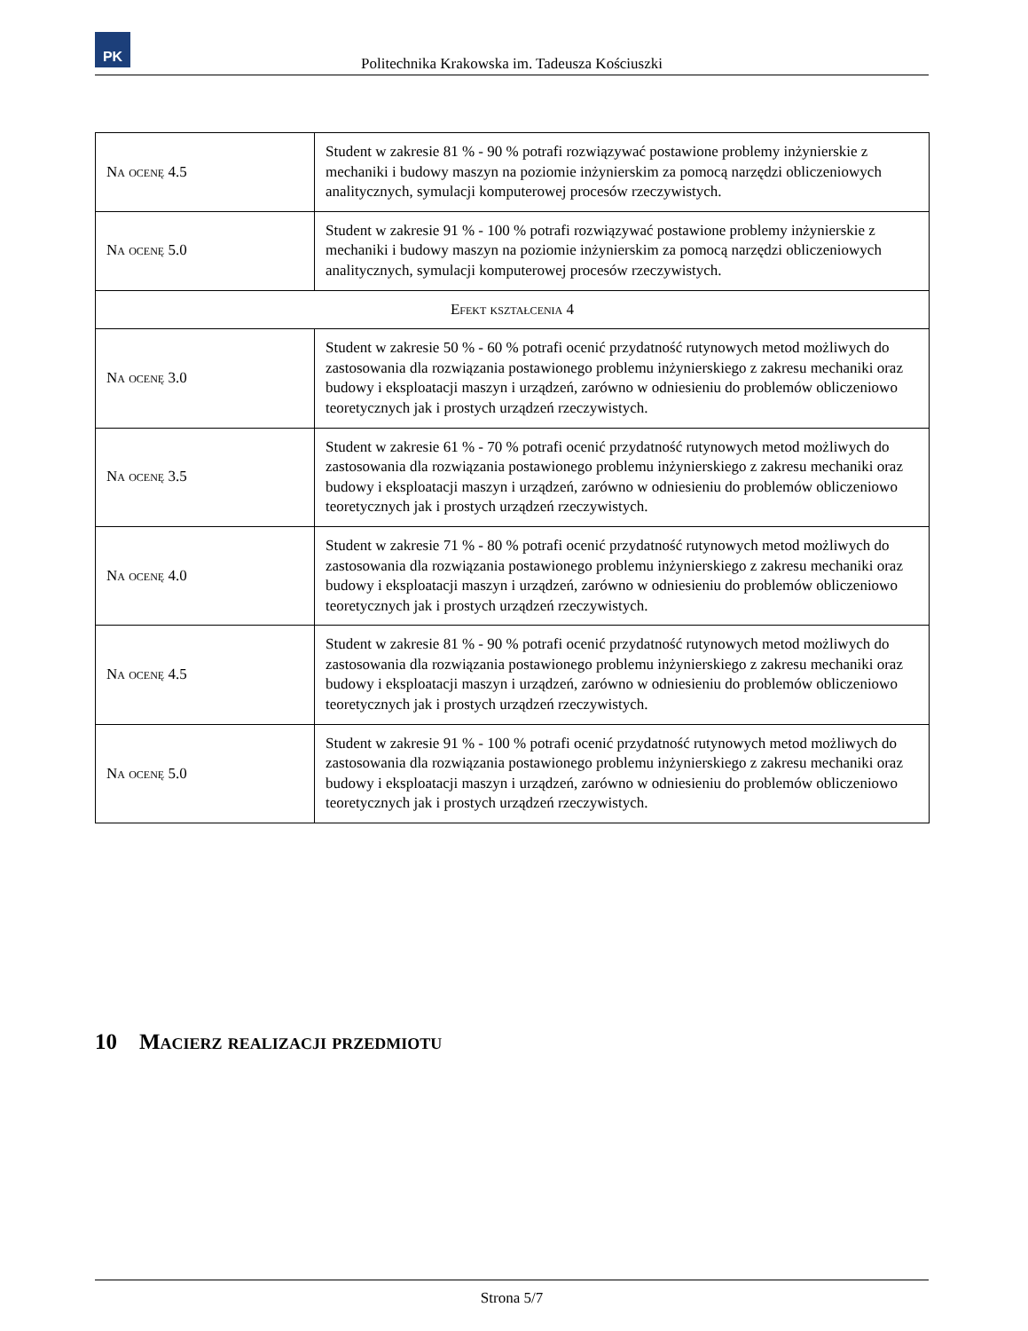PK
Politechnika Krakowska im. Tadeusza Kościuszki
| Na ocenę 4.5 | Student w zakresie 81 % - 90 % potrafi rozwiązywać postawione problemy inżynierskie z mechaniki i budowy maszyn na poziomie inżynierskim za pomocą narzędzi obliczeniowych analitycznych, symulacji komputerowej procesów rzeczywistych. |
| Na ocenę 5.0 | Student w zakresie 91 % - 100 % potrafi rozwiązywać postawione problemy inżynierskie z mechaniki i budowy maszyn na poziomie inżynierskim za pomocą narzędzi obliczeniowych analitycznych, symulacji komputerowej procesów rzeczywistych. |
| Efekt kształcenia 4 | |
| Na ocenę 3.0 | Student w zakresie 50 % - 60 % potrafi ocenić przydatność rutynowych metod możliwych do zastosowania dla rozwiązania postawionego problemu inżynierskiego z zakresu mechaniki oraz budowy i eksploatacji maszyn i urządzeń, zarówno w odniesieniu do problemów obliczeniowo teoretycznych jak i prostych urządzeń rzeczywistych. |
| Na ocenę 3.5 | Student w zakresie 61 % - 70 % potrafi ocenić przydatność rutynowych metod możliwych do zastosowania dla rozwiązania postawionego problemu inżynierskiego z zakresu mechaniki oraz budowy i eksploatacji maszyn i urządzeń, zarówno w odniesieniu do problemów obliczeniowo teoretycznych jak i prostych urządzeń rzeczywistych. |
| Na ocenę 4.0 | Student w zakresie 71 % - 80 % potrafi ocenić przydatność rutynowych metod możliwych do zastosowania dla rozwiązania postawionego problemu inżynierskiego z zakresu mechaniki oraz budowy i eksploatacji maszyn i urządzeń, zarówno w odniesieniu do problemów obliczeniowo teoretycznych jak i prostych urządzeń rzeczywistych. |
| Na ocenę 4.5 | Student w zakresie 81 % - 90 % potrafi ocenić przydatność rutynowych metod możliwych do zastosowania dla rozwiązania postawionego problemu inżynierskiego z zakresu mechaniki oraz budowy i eksploatacji maszyn i urządzeń, zarówno w odniesieniu do problemów obliczeniowo teoretycznych jak i prostych urządzeń rzeczywistych. |
| Na ocenę 5.0 | Student w zakresie 91 % - 100 % potrafi ocenić przydatność rutynowych metod możliwych do zastosowania dla rozwiązania postawionego problemu inżynierskiego z zakresu mechaniki oraz budowy i eksploatacji maszyn i urządzeń, zarówno w odniesieniu do problemów obliczeniowo teoretycznych jak i prostych urządzeń rzeczywistych. |
10 Macierz realizacji przedmiotu
Strona 5/7